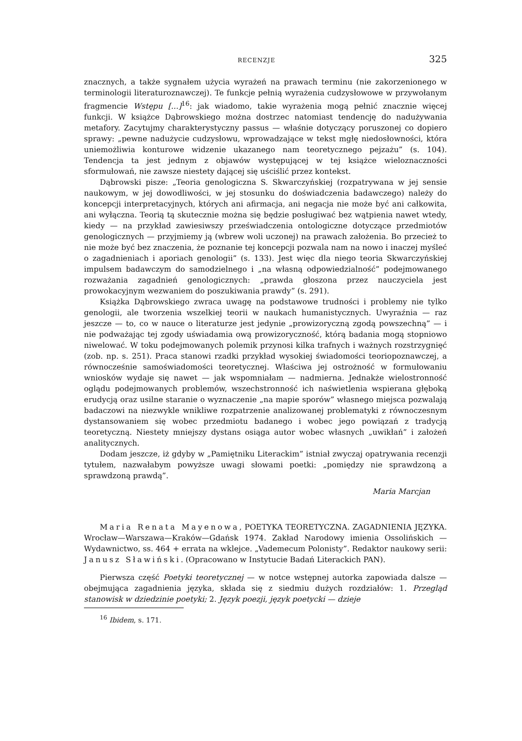RECENZJE 325
znacznych, a także sygnałem użycia wyrażeń na prawach terminu (nie zakorzenionego w terminologii literaturoznawczej). Te funkcje pełnią wyrażenia cudzysłowowe w przywołanym fragmencie Wstępu [...]<sup>16</sup>: jak wiadomo, takie wyrażenia mogą pełnić znacznie więcej funkcji. W książce Dąbrowskiego można dostrzec natomiast tendencję do nadużywania metafory. Zacytujmy charakterystyczny passus — właśnie dotyczący poruszonej co dopiero sprawy: „pewne nadużycie cudzysłowu, wprowadzające w tekst mgłę niedosłowności, która uniemożliwia konturowe widzenie ukazanego nam teoretycznego pejzażu” (s. 104). Tendencja ta jest jednym z objawów występującej w tej książce wieloznaczności sformułowań, nie zawsze niestety dającej się uściślić przez kontekst.
Dąbrowski pisze: „Teoria genologiczna S. Skwarczyńskiej (rozpatrywana w jej sensie naukowym, w jej dowodliwości, w jej stosunku do doświadczenia badawczego) należy do koncepcji interpretacyjnych, których ani afirmacja, ani negacja nie może być ani całkowita, ani wyłączna. Teorią tą skutecznie można się będzie posługiwać bez wątpienia nawet wtedy, kiedy — na przykład zawiesiwszy przeświadczenia ontologiczne dotyczące przedmiotów genologicznych — przyjmiemy ją (wbrew woli uczonej) na prawach założenia. Bo przecież to nie może być bez znaczenia, że poznanie tej koncepcji pozwala nam na nowo i inaczej myśleć o zagadnieniach i aporiach genologii” (s. 133). Jest więc dla niego teoria Skwarczyńskiej impulsem badawczym do samodzielnego i „na własną odpowiedzialność” podejmowanego rozważania zagadnień genologicznych: „prawda głoszona przez nauczyciela jest prowokacyjnym wezwaniem do poszukiwania prawdy” (s. 291).
Książka Dąbrowskiego zwraca uwagę na podstawowe trudności i problemy nie tylko genologii, ale tworzenia wszelkiej teorii w naukach humanistycznych. Uwyraźnia — raz jeszcze — to, co w nauce o literaturze jest jedynie „prowizoryczną zgodą powszechną” — i nie podważając tej zgody uświadamia ową prowizoryczność, którą badania mogą stopniowo niwelować. W toku podejmowanych polemik przynosi kilka trafnych i ważnych rozstrzygnięć (zob. np. s. 251). Praca stanowi rzadki przykład wysokiej świadomości teoriopoznawczej, a równocześnie samoświadomości teoretycznej. Właściwa jej ostrożność w formułowaniu wniosków wydaje się nawet — jak wspomniałam — nadmierna. Jednakże wielostronność oglądu podejmowanych problemów, wszechstronność ich naświetlenia wspierana głęboką erudycją oraz usilne staranie o wyznaczenie „na mapie sporów” własnego miejsca pozwalają badaczowi na niezwykle wnikliwe rozpatrzenie analizowanej problematyki z równoczesnym dystansowaniem się wobec przedmiotu badanego i wobec jego powiązań z tradycją teoretyczną. Niestety mniejszy dystans osiąga autor wobec własnych „uwikłań” i założeń analitycznych.
Dodam jeszcze, iż gdyby w „Pamiętniku Literackim” istniał zwyczaj opatrywania recenzji tytułem, nazwałabym powyższe uwagi słowami poetki: „pomiędzy nie sprawdzoną a sprawdzoną prawdą”.
Maria Marcjan
Maria Renata Mayenowa, POETYKA TEORETYCZNA. ZAGADNIENIA JĘZYKA. Wrocław—Warszawa—Kraków—Gdańsk 1974. Zakład Narodowy imienia Ossolińskich — Wydawnictwo, ss. 464 + errata na wklejce. „Vademecum Polonisty”. Redaktor naukowy serii: Janusz Sławiński. (Opracowano w Instytucie Badań Literackich PAN).
Pierwsza część Poetyki teoretycznej — w notce wstępnej autorka zapowiada dalsze — obejmująca zagadnienia języka, składa się z siedmiu dużych rozdziałów: 1. Przegląd stanowisk w dziedzinie poetyki; 2. Język poezji, język poetycki — dzieje
<sup>16</sup> Ibidem, s. 171.